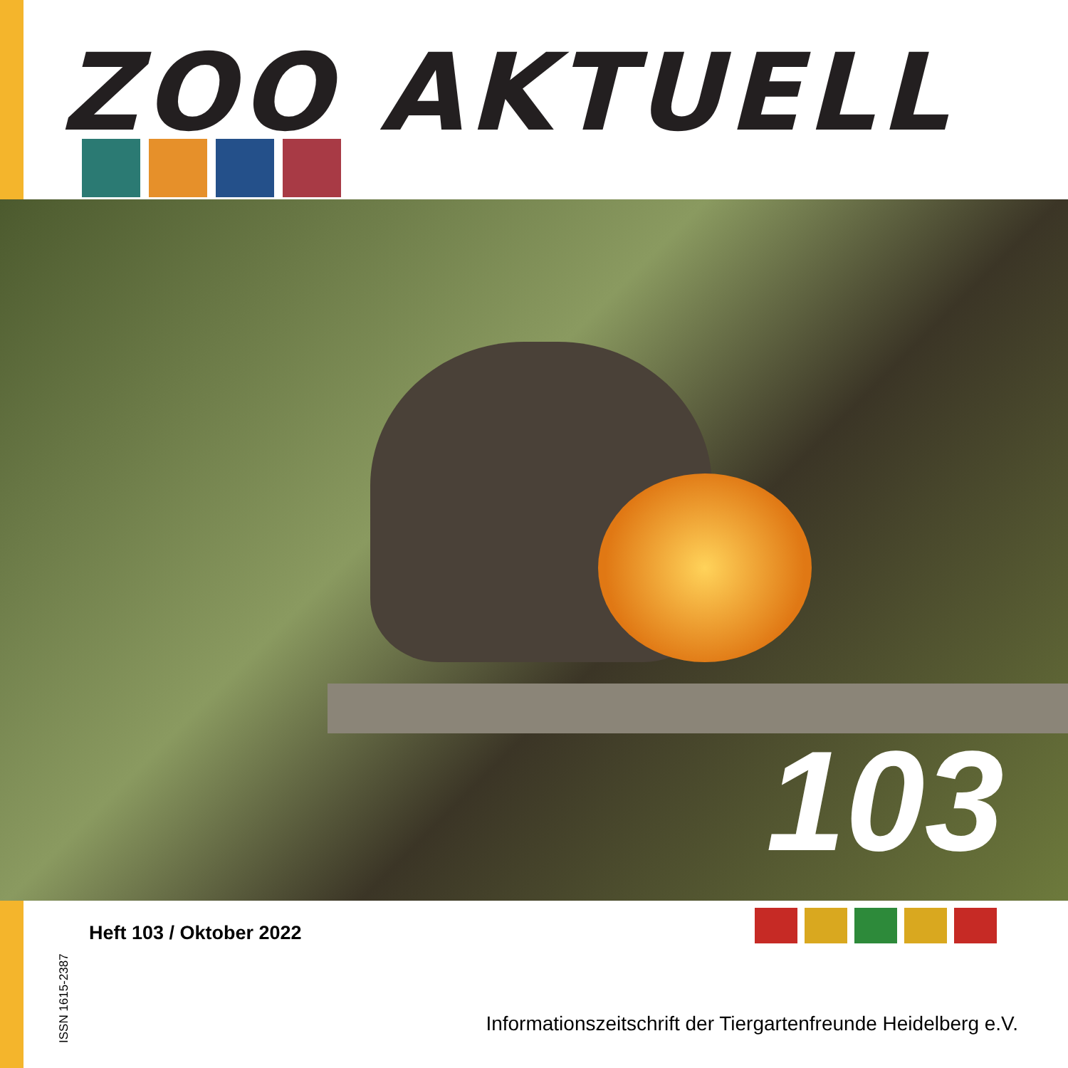ZOO AKTUELL
103
ISSN 1615-2387
Heft 103 / Oktober 2022
Informationszeitschrift der Tiergartenfreunde Heidelberg e.V.